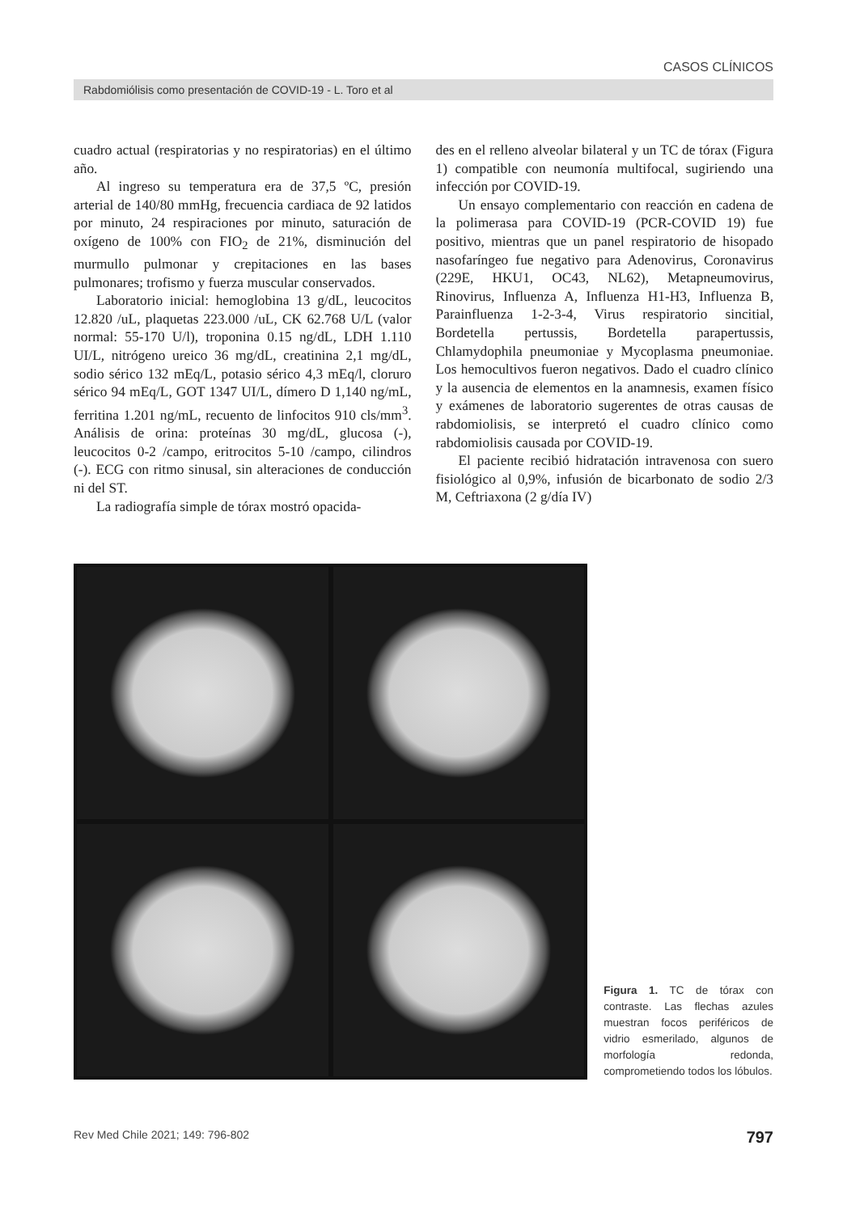CASOS CLÍNICOS
Rabdomiólisis como presentación de COVID-19 - L. Toro et al
cuadro actual (respiratorias y no respiratorias) en el último año.
Al ingreso su temperatura era de 37,5 ºC, presión arterial de 140/80 mmHg, frecuencia cardiaca de 92 latidos por minuto, 24 respiraciones por minuto, saturación de oxígeno de 100% con FIO<sub>2</sub> de 21%, disminución del murmullo pulmonar y crepitaciones en las bases pulmonares; trofismo y fuerza muscular conservados.
Laboratorio inicial: hemoglobina 13 g/dL, leucocitos 12.820 /uL, plaquetas 223.000 /uL, CK 62.768 U/L (valor normal: 55-170 U/l), troponina 0.15 ng/dL, LDH 1.110 UI/L, nitrógeno ureico 36 mg/dL, creatinina 2,1 mg/dL, sodio sérico 132 mEq/L, potasio sérico 4,3 mEq/l, cloruro sérico 94 mEq/L, GOT 1347 UI/L, dímero D 1,140 ng/mL, ferritina 1.201 ng/mL, recuento de linfocitos 910 cls/mm<sup>3</sup>. Análisis de orina: proteínas 30 mg/dL, glucosa (-), leucocitos 0-2 /campo, eritrocitos 5-10 /campo, cilindros (-). ECG con ritmo sinusal, sin alteraciones de conducción ni del ST.
La radiografía simple de tórax mostró opacida-
des en el relleno alveolar bilateral y un TC de tórax (Figura 1) compatible con neumonía multifocal, sugiriendo una infección por COVID-19.
Un ensayo complementario con reacción en cadena de la polimerasa para COVID-19 (PCR-COVID 19) fue positivo, mientras que un panel respiratorio de hisopado nasofaríngeo fue negativo para Adenovirus, Coronavirus (229E, HKU1, OC43, NL62), Metapneumovirus, Rinovirus, Influenza A, Influenza H1-H3, Influenza B, Parainfluenza 1-2-3-4, Virus respiratorio sincitial, Bordetella pertussis, Bordetella parapertussis, Chlamydophila pneumoniae y Mycoplasma pneumoniae. Los hemocultivos fueron negativos. Dado el cuadro clínico y la ausencia de elementos en la anamnesis, examen físico y exámenes de laboratorio sugerentes de otras causas de rabdomiolisis, se interpretó el cuadro clínico como rabdomiolisis causada por COVID-19.
El paciente recibió hidratación intravenosa con suero fisiológico al 0,9%, infusión de bicarbonato de sodio 2/3 M, Ceftriaxona (2 g/día IV)
Figura 1. TC de tórax con contraste. Las flechas azules muestran focos periféricos de vidrio esmerilado, algunos de morfología redonda, comprometiendo todos los lóbulos.
Rev Med Chile 2021; 149: 796-802 797